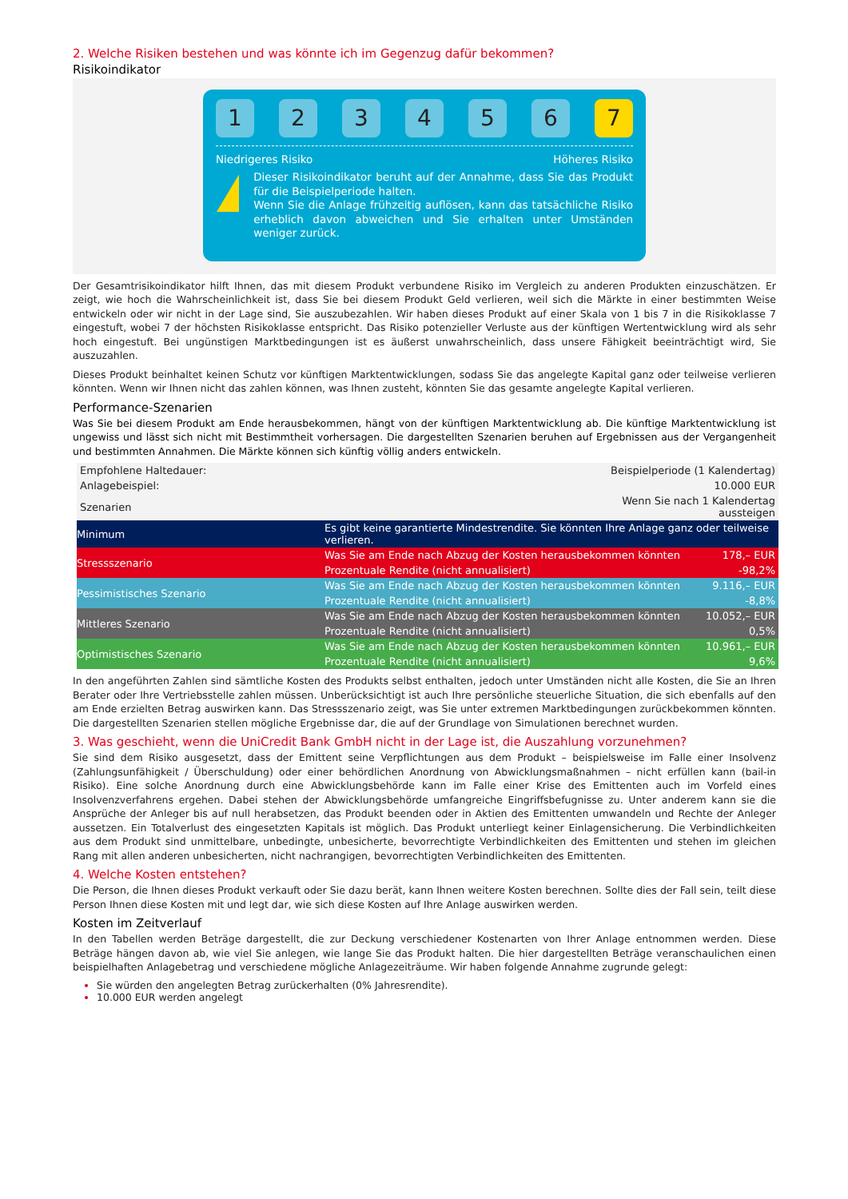2. Welche Risiken bestehen und was könnte ich im Gegenzug dafür bekommen?
Risikoindikator
1 2 3 4 5 6 7
Niedrigeres Risiko Höheres Risiko
!
Dieser Risikoindikator beruht auf der Annahme, dass Sie das Produkt für die Beispielperiode halten.
Wenn Sie die Anlage frühzeitig auflösen, kann das tatsächliche Risiko erheblich davon abweichen und Sie erhalten unter Umständen weniger zurück.
Der Gesamtrisikoindikator hilft Ihnen, das mit diesem Produkt verbundene Risiko im Vergleich zu anderen Produkten einzuschätzen. Er zeigt, wie hoch die Wahrscheinlichkeit ist, dass Sie bei diesem Produkt Geld verlieren, weil sich die Märkte in einer bestimmten Weise entwickeln oder wir nicht in der Lage sind, Sie auszubezahlen. Wir haben dieses Produkt auf einer Skala von 1 bis 7 in die Risikoklasse 7 eingestuft, wobei 7 der höchsten Risikoklasse entspricht. Das Risiko potenzieller Verluste aus der künftigen Wertentwicklung wird als sehr hoch eingestuft. Bei ungünstigen Marktbedingungen ist es äußerst unwahrscheinlich, dass unsere Fähigkeit beeinträchtigt wird, Sie auszuzahlen.
Dieses Produkt beinhaltet keinen Schutz vor künftigen Marktentwicklungen, sodass Sie das angelegte Kapital ganz oder teilweise verlieren könnten. Wenn wir Ihnen nicht das zahlen können, was Ihnen zusteht, könnten Sie das gesamte angelegte Kapital verlieren.
Performance-Szenarien
Was Sie bei diesem Produkt am Ende herausbekommen, hängt von der künftigen Marktentwicklung ab. Die künftige Marktentwicklung ist ungewiss und lässt sich nicht mit Bestimmtheit vorhersagen. Die dargestellten Szenarien beruhen auf Ergebnissen aus der Vergangenheit und bestimmten Annahmen. Die Märkte können sich künftig völlig anders entwickeln.
| Empfohlene Haltedauer: | Beispielperiode (1 Kalendertag) | |
| Anlagebeispiel: | 10.000 EUR | |
| Szenarien | Wenn Sie nach 1 Kalendertag aussteigen | |
| Minimum | Es gibt keine garantierte Mindestrendite. Sie könnten Ihre Anlage ganz oder teilweise verlieren. | |
| Stressszenario | Was Sie am Ende nach Abzug der Kosten herausbekommen könnten | 178,– EUR |
| | Prozentuale Rendite (nicht annualisiert) | -98,2% |
| Pessimistisches Szenario | Was Sie am Ende nach Abzug der Kosten herausbekommen könnten | 9.116,– EUR |
| | Prozentuale Rendite (nicht annualisiert) | -8,8% |
| Mittleres Szenario | Was Sie am Ende nach Abzug der Kosten herausbekommen könnten | 10.052,– EUR |
| | Prozentuale Rendite (nicht annualisiert) | 0,5% |
| Optimistisches Szenario | Was Sie am Ende nach Abzug der Kosten herausbekommen könnten | 10.961,– EUR |
| | Prozentuale Rendite (nicht annualisiert) | 9,6% |
In den angeführten Zahlen sind sämtliche Kosten des Produkts selbst enthalten, jedoch unter Umständen nicht alle Kosten, die Sie an Ihren Berater oder Ihre Vertriebsstelle zahlen müssen. Unberücksichtigt ist auch Ihre persönliche steuerliche Situation, die sich ebenfalls auf den am Ende erzielten Betrag auswirken kann. Das Stressszenario zeigt, was Sie unter extremen Marktbedingungen zurückbekommen könnten. Die dargestellten Szenarien stellen mögliche Ergebnisse dar, die auf der Grundlage von Simulationen berechnet wurden.
3. Was geschieht, wenn die UniCredit Bank GmbH nicht in der Lage ist, die Auszahlung vorzunehmen?
Sie sind dem Risiko ausgesetzt, dass der Emittent seine Verpflichtungen aus dem Produkt – beispielsweise im Falle einer Insolvenz (Zahlungsunfähigkeit / Überschuldung) oder einer behördlichen Anordnung von Abwicklungsmaßnahmen – nicht erfüllen kann (bail-in Risiko). Eine solche Anordnung durch eine Abwicklungsbehörde kann im Falle einer Krise des Emittenten auch im Vorfeld eines Insolvenzverfahrens ergehen. Dabei stehen der Abwicklungsbehörde umfangreiche Eingriffsbefugnisse zu. Unter anderem kann sie die Ansprüche der Anleger bis auf null herabsetzen, das Produkt beenden oder in Aktien des Emittenten umwandeln und Rechte der Anleger aussetzen. Ein Totalverlust des eingesetzten Kapitals ist möglich. Das Produkt unterliegt keiner Einlagensicherung. Die Verbindlichkeiten aus dem Produkt sind unmittelbare, unbedingte, unbesicherte, bevorrechtigte Verbindlichkeiten des Emittenten und stehen im gleichen Rang mit allen anderen unbesicherten, nicht nachrangigen, bevorrechtigten Verbindlichkeiten des Emittenten.
4. Welche Kosten entstehen?
Die Person, die Ihnen dieses Produkt verkauft oder Sie dazu berät, kann Ihnen weitere Kosten berechnen. Sollte dies der Fall sein, teilt diese Person Ihnen diese Kosten mit und legt dar, wie sich diese Kosten auf Ihre Anlage auswirken werden.
Kosten im Zeitverlauf
In den Tabellen werden Beträge dargestellt, die zur Deckung verschiedener Kostenarten von Ihrer Anlage entnommen werden. Diese Beträge hängen davon ab, wie viel Sie anlegen, wie lange Sie das Produkt halten. Die hier dargestellten Beträge veranschaulichen einen beispielhaften Anlagebetrag und verschiedene mögliche Anlagezeiträume. Wir haben folgende Annahme zugrunde gelegt:
Sie würden den angelegten Betrag zurückerhalten (0% Jahresrendite).
10.000 EUR werden angelegt